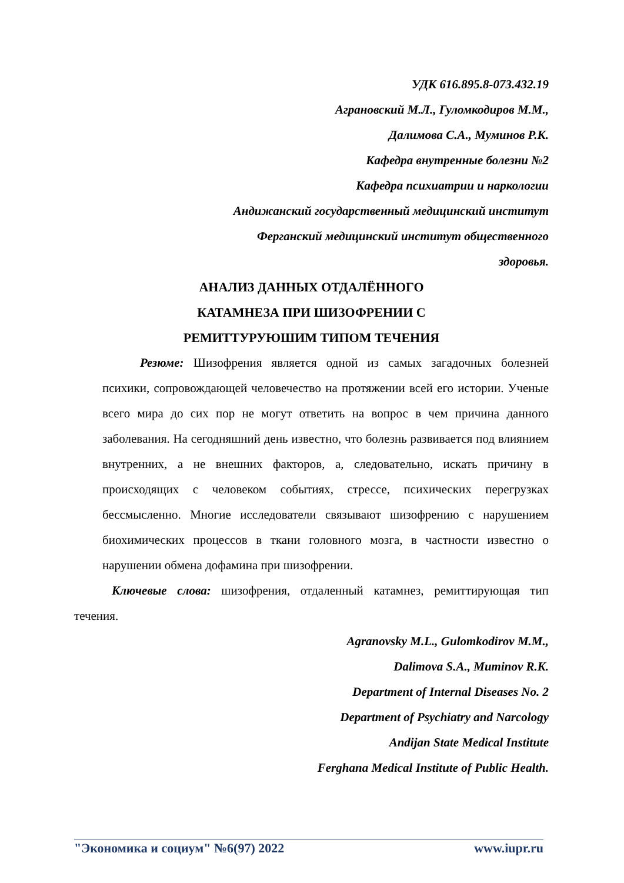УДК 616.895.8-073.432.19
Аграновский М.Л., Гуломкодиров М.М.,
Далимова С.А., Муминов Р.К.
Кафедра внутренные болезни №2
Кафедра психиатрии и наркологии
Андижанский государственный медицинский институт
Ферганский медицинский институт общественного
здоровья.
АНАЛИЗ ДАННЫХ ОТДАЛЁННОГО
КАТАМНЕЗА ПРИ ШИЗОФРЕНИИ С
РЕМИТТУРУЮШИМ ТИПОМ ТЕЧЕНИЯ
Резюме: Шизофрения является одной из самых загадочных болезней психики, сопровождающей человечество на протяжении всей его истории. Ученые всего мира до сих пор не могут ответить на вопрос в чем причина данного заболевания. На сегодняшний день известно, что болезнь развивается под влиянием внутренних, а не внешних факторов, а, следовательно, искать причину в происходящих с человеком событиях, стрессе, психических перегрузках бессмысленно. Многие исследователи связывают шизофрению с нарушением биохимических процессов в ткани головного мозга, в частности известно о нарушении обмена дофамина при шизофрении.
Ключевые слова: шизофрения, отдаленный катамнез, ремиттирующая тип течения.
Agranovsky M.L., Gulomkodirov M.M.,
Dalimova S.A., Muminov R.K.
Department of Internal Diseases No. 2
Department of Psychiatry and Narcology
Andijan State Medical Institute
Ferghana Medical Institute of Public Health.
"Экономика и социум" №6(97) 2022 www.iupr.ru